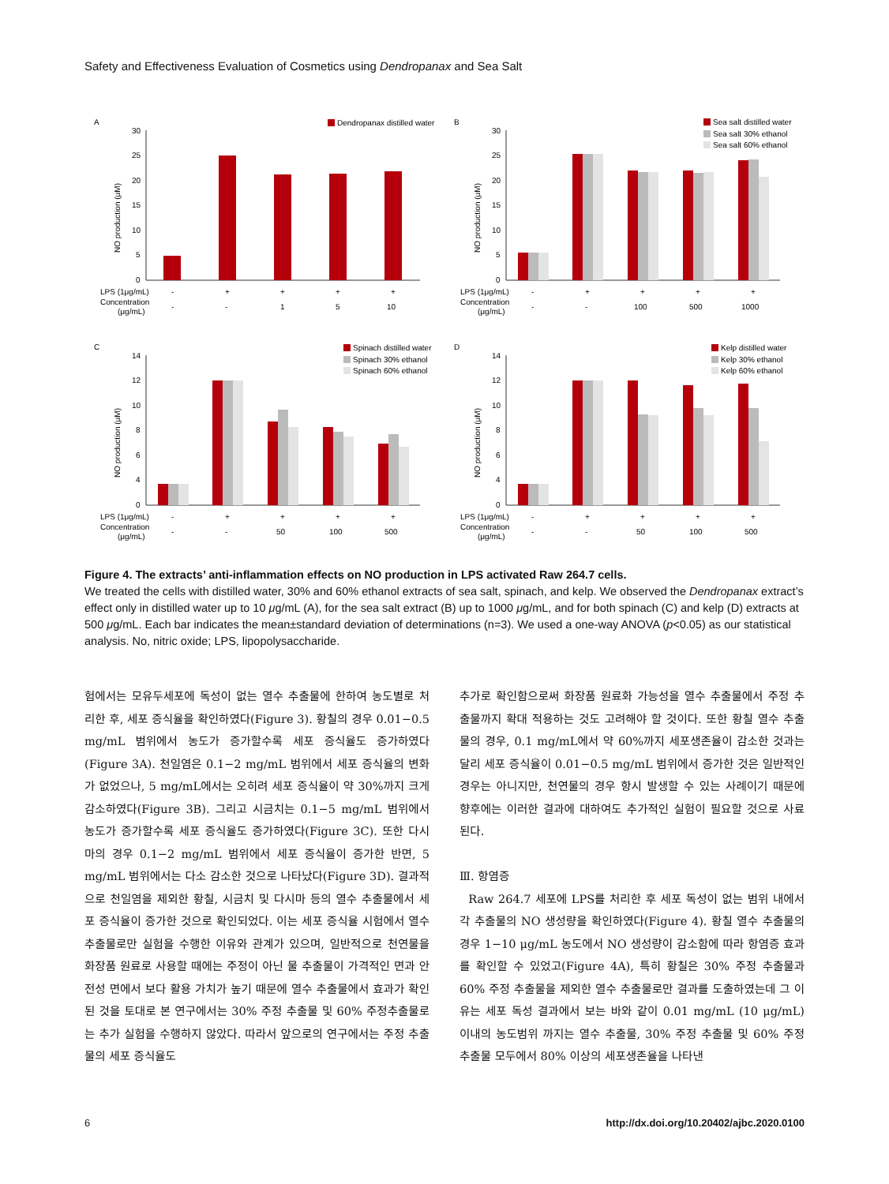Safety and Effectiveness Evaluation of Cosmetics using Dendropanax and Sea Salt
A
NO production (μM)
30
25
20
15
10
5
0
Dendropanax distilled water
LPS (1μg/mL)
Concentration
(μg/mL)
-
+
+
+
+
-
-
1
5
10
B
NO production (μM)
30
25
20
15
10
5
0
Sea salt distilled water
Sea salt 30% ethanol
Sea salt 60% ethanol
LPS (1μg/mL)
Concentration
(μg/mL)
-
+
+
+
+
-
-
100
500
1000
C
NO production (μM)
14
12
10
8
6
4
0
Spinach distilled water
Spinach 30% ethanol
Spinach 60% ethanol
LPS (1μg/mL)
Concentration
(μg/mL)
-
+
+
+
+
-
-
50
100
500
D
NO production (μM)
14
12
10
8
6
4
0
Kelp distilled water
Kelp 30% ethanol
Kelp 60% ethanol
LPS (1μg/mL)
Concentration
(μg/mL)
-
+
+
+
+
-
-
50
100
500
Figure 4. The extracts’ anti-inflammation effects on NO production in LPS activated Raw 264.7 cells.
We treated the cells with distilled water, 30% and 60% ethanol extracts of sea salt, spinach, and kelp. We observed the Dendropanax extract’s effect only in distilled water up to 10 μg/mL (A), for the sea salt extract (B) up to 1000 μg/mL, and for both spinach (C) and kelp (D) extracts at 500 μg/mL. Each bar indicates the mean±standard deviation of determinations (n=3). We used a one-way ANOVA (p<0.05) as our statistical analysis. No, nitric oxide; LPS, lipopolysaccharide.
험에서는 모유두세포에 독성이 없는 열수 추출물에 한하여 농도별로 처리한 후, 세포 증식율을 확인하였다(Figure 3). 황칠의 경우 0.01−0.5 mg/mL 범위에서 농도가 증가할수록 세포 증식율도 증가하였다(Figure 3A). 천일염은 0.1−2 mg/mL 범위에서 세포 증식율의 변화가 없었으나, 5 mg/mL에서는 오히려 세포 증식율이 약 30%까지 크게 감소하였다(Figure 3B). 그리고 시금치는 0.1−5 mg/mL 범위에서 농도가 증가할수록 세포 증식율도 증가하였다(Figure 3C). 또한 다시마의 경우 0.1−2 mg/mL 범위에서 세포 증식율이 증가한 반면, 5 mg/mL 범위에서는 다소 감소한 것으로 나타났다(Figure 3D). 결과적으로 천일염을 제외한 황칠, 시금치 및 다시마 등의 열수 추출물에서 세포 증식율이 증가한 것으로 확인되었다. 이는 세포 증식율 시험에서 열수 추출물로만 실험을 수행한 이유와 관계가 있으며, 일반적으로 천연물을 화장품 원료로 사용할 때에는 주정이 아닌 물 추출물이 가격적인 면과 안전성 면에서 보다 활용 가치가 높기 때문에 열수 추출물에서 효과가 확인된 것을 토대로 본 연구에서는 30% 주정 추출물 및 60% 주정추출물로는 추가 실험을 수행하지 않았다. 따라서 앞으로의 연구에서는 주정 추출물의 세포 증식율도
추가로 확인함으로써 화장품 원료화 가능성을 열수 추출물에서 주정 추출물까지 확대 적용하는 것도 고려해야 할 것이다. 또한 황칠 열수 추출물의 경우, 0.1 mg/mL에서 약 60%까지 세포생존율이 감소한 것과는 달리 세포 증식율이 0.01−0.5 mg/mL 범위에서 증가한 것은 일반적인 경우는 아니지만, 천연물의 경우 항시 발생할 수 있는 사례이기 때문에 향후에는 이러한 결과에 대하여도 추가적인 실험이 필요할 것으로 사료된다.
Ⅲ. 항염증
Raw 264.7 세포에 LPS를 처리한 후 세포 독성이 없는 범위 내에서 각 추출물의 NO 생성량을 확인하였다(Figure 4). 황칠 열수 추출물의 경우 1−10 μg/mL 농도에서 NO 생성량이 감소함에 따라 항염증 효과를 확인할 수 있었고(Figure 4A), 특히 황칠은 30% 주정 추출물과 60% 주정 추출물을 제외한 열수 추출물로만 결과를 도출하였는데 그 이유는 세포 독성 결과에서 보는 바와 같이 0.01 mg/mL (10 μg/mL) 이내의 농도범위 까지는 열수 추출물, 30% 주정 추출물 및 60% 주정 추출물 모두에서 80% 이상의 세포생존율을 나타낸
6
http://dx.doi.org/10.20402/ajbc.2020.0100